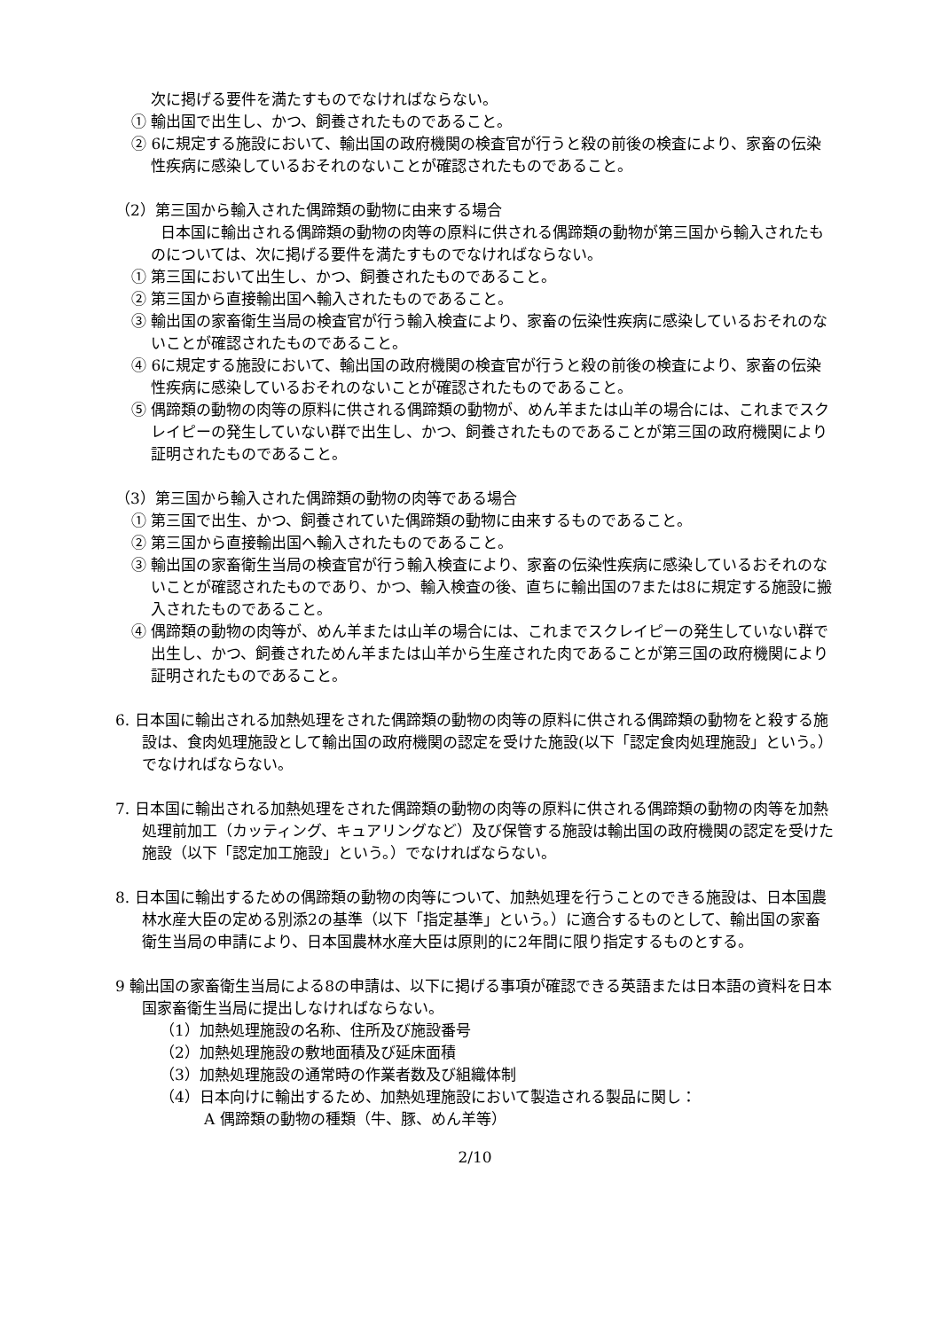次に掲げる要件を満たすものでなければならない。
① 輸出国で出生し、かつ、飼養されたものであること。
② 6に規定する施設において、輸出国の政府機関の検査官が行うと殺の前後の検査により、家畜の伝染性疾病に感染しているおそれのないことが確認されたものであること。
（2）第三国から輸入された偶蹄類の動物に由来する場合
日本国に輸出される偶蹄類の動物の肉等の原料に供される偶蹄類の動物が第三国から輸入されたものについては、次に掲げる要件を満たすものでなければならない。
① 第三国において出生し、かつ、飼養されたものであること。
② 第三国から直接輸出国へ輸入されたものであること。
③ 輸出国の家畜衛生当局の検査官が行う輸入検査により、家畜の伝染性疾病に感染しているおそれのないことが確認されたものであること。
④ 6に規定する施設において、輸出国の政府機関の検査官が行うと殺の前後の検査により、家畜の伝染性疾病に感染しているおそれのないことが確認されたものであること。
⑤ 偶蹄類の動物の肉等の原料に供される偶蹄類の動物が、めん羊または山羊の場合には、これまでスクレイピーの発生していない群で出生し、かつ、飼養されたものであることが第三国の政府機関により証明されたものであること。
（3）第三国から輸入された偶蹄類の動物の肉等である場合
① 第三国で出生、かつ、飼養されていた偶蹄類の動物に由来するものであること。
② 第三国から直接輸出国へ輸入されたものであること。
③ 輸出国の家畜衛生当局の検査官が行う輸入検査により、家畜の伝染性疾病に感染しているおそれのないことが確認されたものであり、かつ、輸入検査の後、直ちに輸出国の7または8に規定する施設に搬入されたものであること。
④ 偶蹄類の動物の肉等が、めん羊または山羊の場合には、これまでスクレイピーの発生していない群で出生し、かつ、飼養されためん羊または山羊から生産された肉であることが第三国の政府機関により証明されたものであること。
6. 日本国に輸出される加熱処理をされた偶蹄類の動物の肉等の原料に供される偶蹄類の動物をと殺する施設は、食肉処理施設として輸出国の政府機関の認定を受けた施設(以下「認定食肉処理施設」という。）でなければならない。
7. 日本国に輸出される加熱処理をされた偶蹄類の動物の肉等の原料に供される偶蹄類の動物の肉等を加熱処理前加工（カッティング、キュアリングなど）及び保管する施設は輸出国の政府機関の認定を受けた施設（以下「認定加工施設」という。）でなければならない。
8. 日本国に輸出するための偶蹄類の動物の肉等について、加熱処理を行うことのできる施設は、日本国農林水産大臣の定める別添2の基準（以下「指定基準」という。）に適合するものとして、輸出国の家畜衛生当局の申請により、日本国農林水産大臣は原則的に2年間に限り指定するものとする。
9 輸出国の家畜衛生当局による8の申請は、以下に掲げる事項が確認できる英語または日本語の資料を日本国家畜衛生当局に提出しなければならない。
（1）加熱処理施設の名称、住所及び施設番号
（2）加熱処理施設の敷地面積及び延床面積
（3）加熱処理施設の通常時の作業者数及び組織体制
（4）日本向けに輸出するため、加熱処理施設において製造される製品に関し：
A 偶蹄類の動物の種類（牛、豚、めん羊等）
2/10